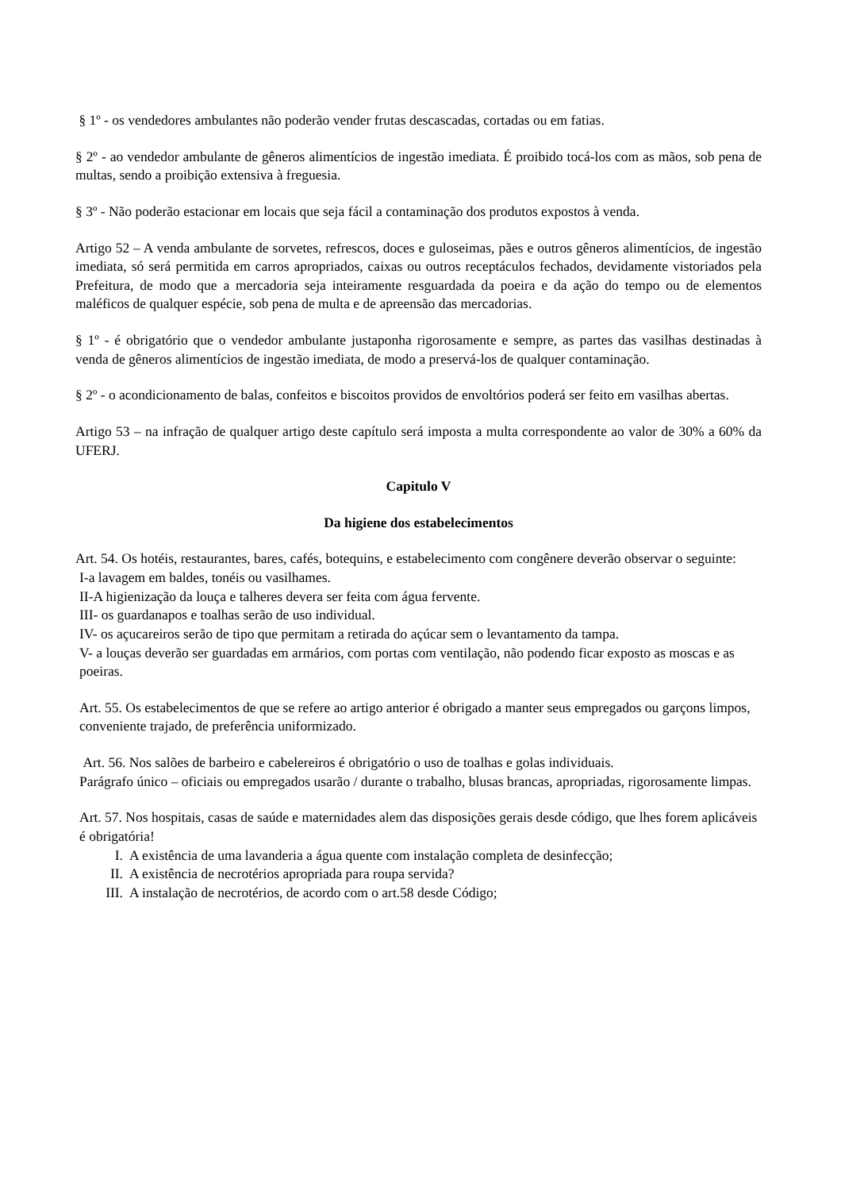§ 1º - os vendedores ambulantes não poderão vender frutas descascadas, cortadas ou em fatias.
§ 2º - ao vendedor ambulante de gêneros alimentícios de ingestão imediata. É proibido tocá-los com as mãos, sob pena de multas, sendo a proibição extensiva à freguesia.
§ 3º - Não poderão estacionar em locais que seja fácil a contaminação dos produtos expostos à venda.
Artigo 52 – A venda ambulante de sorvetes, refrescos, doces e guloseimas, pães e outros gêneros alimentícios, de ingestão imediata, só será permitida em carros apropriados, caixas ou outros receptáculos fechados, devidamente vistoriados pela Prefeitura, de modo que a mercadoria seja inteiramente resguardada da poeira e da ação do tempo ou de elementos maléficos de qualquer espécie, sob pena de multa e de apreensão das mercadorias.
§ 1º - é obrigatório que o vendedor ambulante justaponha rigorosamente e sempre, as partes das vasilhas destinadas à venda de gêneros alimentícios de ingestão imediata, de modo a preservá-los de qualquer contaminação.
§ 2º - o acondicionamento de balas, confeitos e biscoitos providos de envoltórios poderá ser feito em vasilhas abertas.
Artigo 53 – na infração de qualquer artigo deste capítulo será imposta a multa correspondente ao valor de 30% a 60% da UFERJ.
Capitulo V
Da higiene dos estabelecimentos
Art. 54. Os hotéis, restaurantes, bares, cafés, botequins, e estabelecimento com congênere deverão observar o seguinte:
I-a lavagem em baldes, tonéis ou vasilhames.
II-A higienização da louça e talheres devera ser feita com água fervente.
III- os guardanapos e toalhas serão de uso individual.
IV- os açucareiros serão de tipo que permitam a retirada do açúcar sem o levantamento da tampa.
V- a louças deverão ser guardadas em armários, com portas com ventilação, não podendo ficar exposto as moscas e as poeiras.
Art. 55. Os estabelecimentos de que se refere ao artigo anterior é obrigado a manter seus empregados ou garçons limpos, conveniente trajado, de preferência uniformizado.
Art. 56. Nos salões de barbeiro e cabelereiros é obrigatório o uso de toalhas e golas individuais.
Parágrafo único – oficiais ou empregados usarão / durante o trabalho, blusas brancas, apropriadas, rigorosamente limpas.
Art. 57. Nos hospitais, casas de saúde e maternidades alem das disposições gerais desde código, que lhes forem aplicáveis é obrigatória!
I. A existência de uma lavanderia a água quente com instalação completa de desinfecção;
II. A existência de necrotérios apropriada para roupa servida?
III. A instalação de necrotérios, de acordo com o art.58 desde Código;